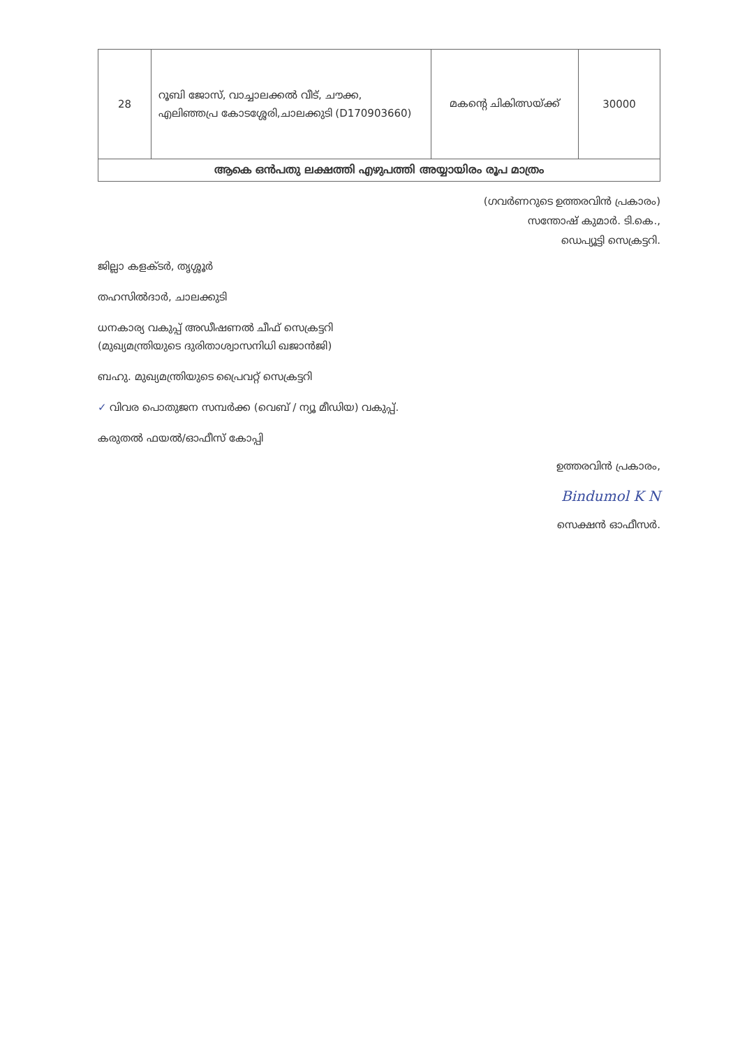| 28 | റൂബി ജോസ്, വാച്ചാലക്കൽ വീട്, ചൗക്ക, എലിഞ്ഞപ്ര കോടശ്ശേരി,ചാലക്കുടി (D170903660) | മകന്റെ ചികിത്സയ്ക്ക് | 30000 |
| ആകെ ഒൻപതു ലക്ഷത്തി എഴുപത്തി അയ്യായിരം രൂപ മാത്രം | | | |
(ഗവർണറുടെ ഉത്തരവിൻ പ്രകാരം)
സന്തോഷ് കുമാർ. ടി.കെ.,
ഡെപ്യൂട്ടി സെക്രട്ടറി.
ജില്ലാ കളക്ടർ, തൃശ്ശൂർ
തഹസിൽദാർ, ചാലക്കുടി
ധനകാര്യ വകുപ്പ് അഡീഷണൽ ചീഫ് സെക്രട്ടറി
(മുഖ്യമന്ത്രിയുടെ ദുരിതാശ്വാസനിധി ഖജാൻജി)
ബഹു. മുഖ്യമന്ത്രിയുടെ പ്രൈവറ്റ് സെക്രട്ടറി
✓ വിവര പൊതുജന സമ്പർക്ക (വെബ് / ന്യൂ മീഡിയ) വകുപ്പ്.
കരുതൽ ഫയൽ/ഓഫീസ് കോപ്പി
ഉത്തരവിൻ പ്രകാരം,
Bindumol K N
സെക്ഷൻ ഓഫീസർ.